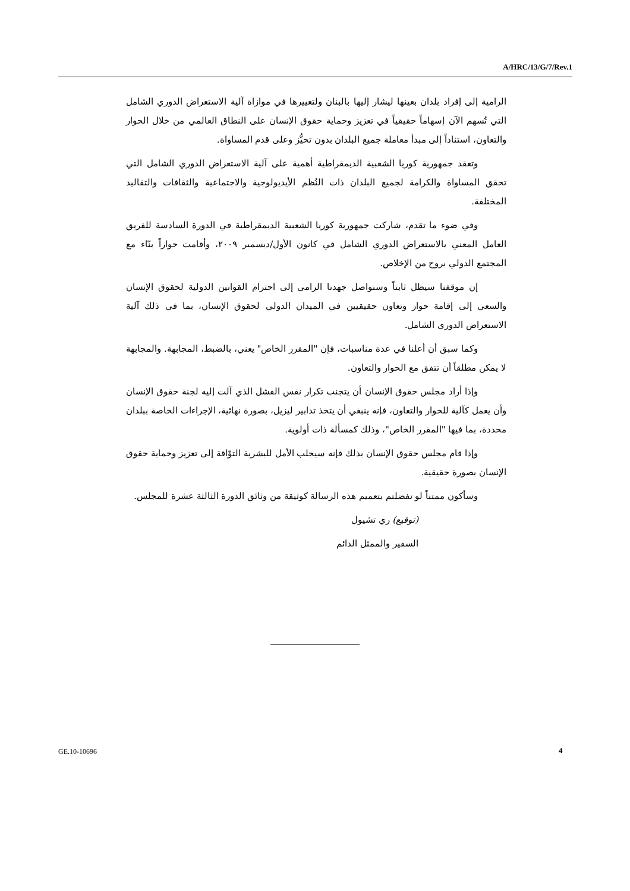A/HRC/13/G/7/Rev.1
الرامية إلى إفراد بلدان بعينها ليشار إليها بالبنان ولتعييرها في موازاة آلية الاستعراض الدوري الشامل التي تُسهم الآن إسهاماً حقيقياً في تعزيز وحماية حقوق الإنسان على النطاق العالمي من خلال الحوار والتعاون، استناداً إلى مبدأ معاملة جميع البلدان بدون تحيُّز وعلى قدم المساواة.
وتعقد جمهورية كوريا الشعبية الديمقراطية أهمية على آلية الاستعراض الدوري الشامل التي تحقق المساواة والكرامة لجميع البلدان ذات النُظم الأيديولوجية والاجتماعية والثقافات والتقاليد المختلفة.
وفي ضوء ما تقدم، شاركت جمهورية كوريا الشعبية الديمقراطية في الدورة السادسة للفريق العامل المعني بالاستعراض الدوري الشامل في كانون الأول/ديسمبر ٢٠٠٩، وأقامت حواراً بنّاء مع المجتمع الدولي بروح من الإخلاص.
إن موقفنا سيظل ثابتاً وسنواصل جهدنا الرامي إلى احترام القوانين الدولية لحقوق الإنسان والسعي إلى إقامة حوار وتعاون حقيقيين في الميدان الدولي لحقوق الإنسان، بما في ذلك آلية الاستعراض الدوري الشامل.
وكما سبق أن أعلنا في عدة مناسبات، فإن "المقرر الخاص" يعني، بالضبط، المجابهة. والمجابهة لا يمكن مطلقاً أن تتفق مع الحوار والتعاون.
وإذا أراد مجلس حقوق الإنسان أن يتجنب تكرار نفس الفشل الذي آلت إليه لجنة حقوق الإنسان وأن يعمل كآلية للحوار والتعاون، فإنه ينبغي أن يتخذ تدابير ليزيل، بصورة نهائية، الإجراءات الخاصة ببلدان محددة، بما فيها "المقرر الخاص"، وذلك كمسألة ذات أولوية.
وإذا قام مجلس حقوق الإنسان بذلك فإنه سيجلب الأمل للبشرية التوّاقة إلى تعزيز وحماية حقوق الإنسان بصورة حقيقية.
وسأكون ممتناً لو تفضلتم بتعميم هذه الرسالة كوثيقة من وثائق الدورة الثالثة عشرة للمجلس.
(توقيع) ري تشيول
السفير والممثل الدائم
GE.10-10696 4